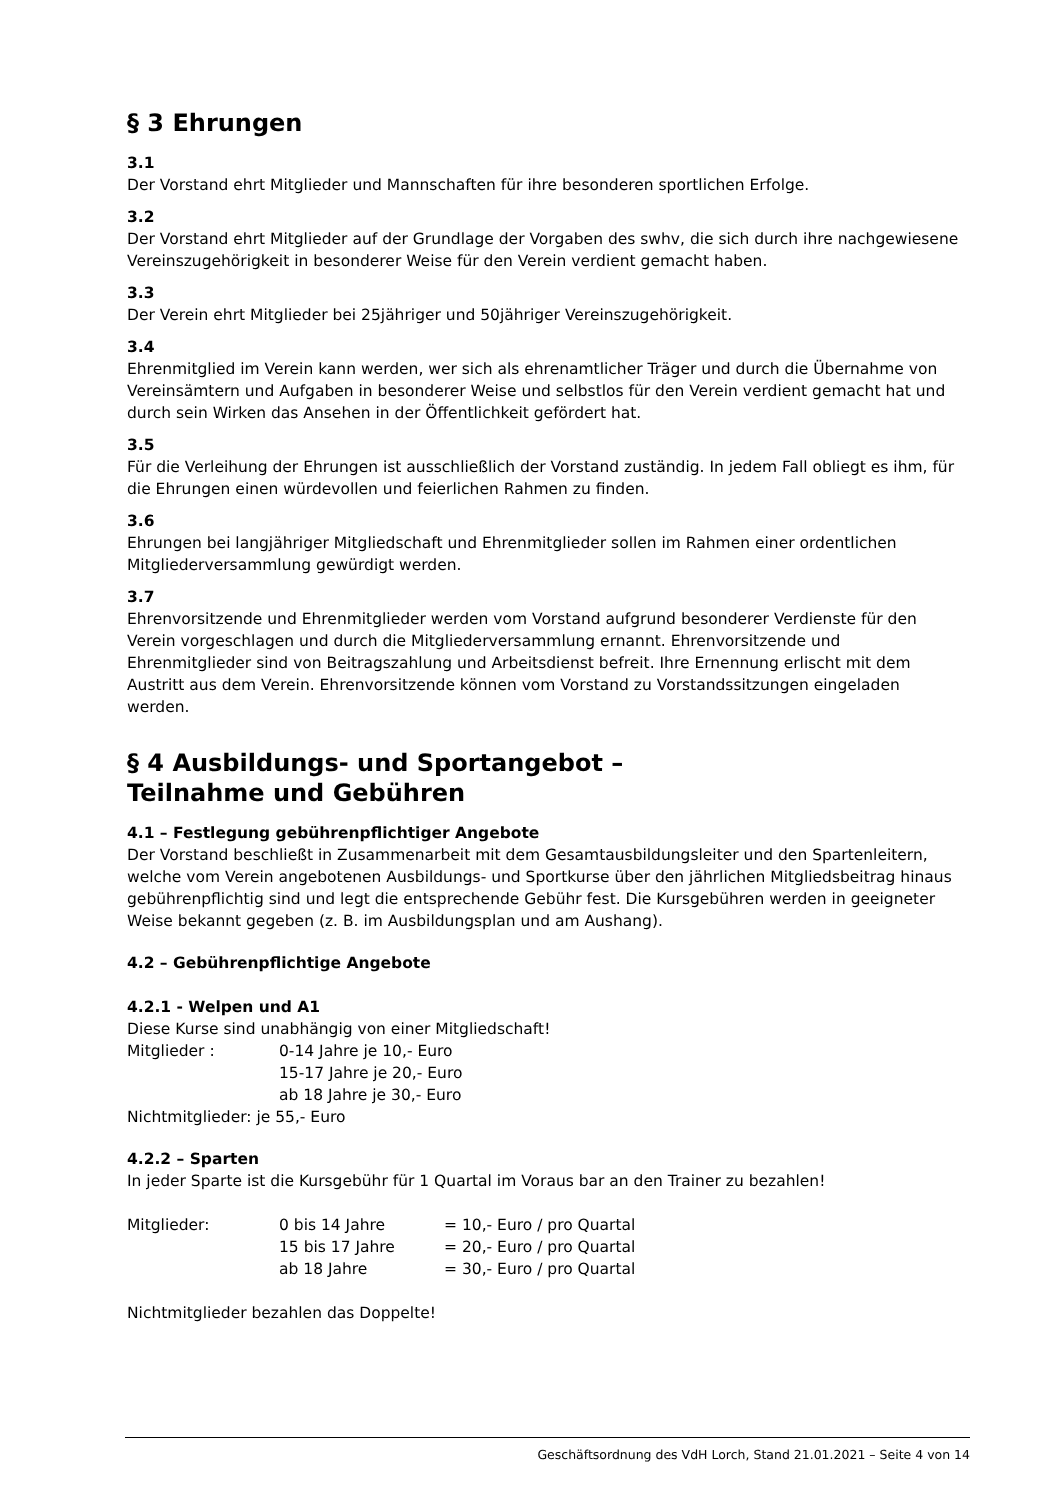§ 3 Ehrungen
3.1
Der Vorstand ehrt Mitglieder und Mannschaften für ihre besonderen sportlichen Erfolge.
3.2
Der Vorstand ehrt Mitglieder auf der Grundlage der Vorgaben des swhv, die sich durch ihre nachgewiesene Vereinszugehörigkeit in besonderer Weise für den Verein verdient gemacht haben.
3.3
Der Verein ehrt Mitglieder bei 25jähriger und 50jähriger Vereinszugehörigkeit.
3.4
Ehrenmitglied im Verein kann werden, wer sich als ehrenamtlicher Träger und durch die Übernahme von Vereinsämtern und Aufgaben in besonderer Weise und selbstlos für den Verein verdient gemacht hat und durch sein Wirken das Ansehen in der Öffentlichkeit gefördert hat.
3.5
Für die Verleihung der Ehrungen ist ausschließlich der Vorstand zuständig. In jedem Fall obliegt es ihm, für die Ehrungen einen würdevollen und feierlichen Rahmen zu finden.
3.6
Ehrungen bei langjähriger Mitgliedschaft und Ehrenmitglieder sollen im Rahmen einer ordentlichen Mitgliederversammlung gewürdigt werden.
3.7
Ehrenvorsitzende und Ehrenmitglieder werden vom Vorstand aufgrund besonderer Verdienste für den Verein vorgeschlagen und durch die Mitgliederversammlung ernannt. Ehrenvorsitzende und Ehrenmitglieder sind von Beitragszahlung und Arbeitsdienst befreit. Ihre Ernennung erlischt mit dem Austritt aus dem Verein. Ehrenvorsitzende können vom Vorstand zu Vorstandssitzungen eingeladen werden.
§ 4 Ausbildungs- und Sportangebot –
Teilnahme und Gebühren
4.1 – Festlegung gebührenpflichtiger Angebote
Der Vorstand beschließt in Zusammenarbeit mit dem Gesamtausbildungsleiter und den Spartenleitern, welche vom Verein angebotenen Ausbildungs- und Sportkurse über den jährlichen Mitgliedsbeitrag hinaus gebührenpflichtig sind und legt die entsprechende Gebühr fest. Die Kursgebühren werden in geeigneter Weise bekannt gegeben (z. B. im Ausbildungsplan und am Aushang).
4.2 – Gebührenpflichtige Angebote
4.2.1 - Welpen und A1
Diese Kurse sind unabhängig von einer Mitgliedschaft!
| Mitglieder : | 0-14 Jahre je 10,- Euro |
| | 15-17 Jahre je 20,- Euro |
| | ab 18 Jahre je 30,- Euro |
Nichtmitglieder: je 55,- Euro
4.2.2 – Sparten
In jeder Sparte ist die Kursgebühr für 1 Quartal im Voraus bar an den Trainer zu bezahlen!
| Mitglieder: | 0 bis 14 Jahre | = 10,- Euro / pro Quartal |
| | 15 bis 17 Jahre | = 20,- Euro / pro Quartal |
| | ab 18 Jahre | = 30,- Euro / pro Quartal |
Nichtmitglieder bezahlen das Doppelte!
Geschäftsordnung des VdH Lorch, Stand 21.01.2021 – Seite 4 von 14